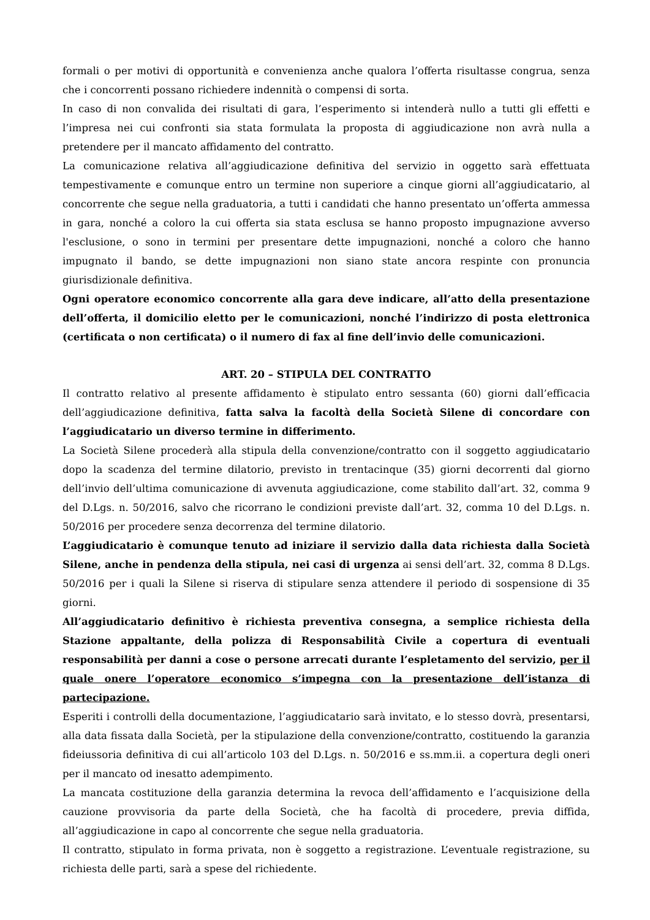formali o per motivi di opportunità e convenienza anche qualora l’offerta risultasse congrua, senza che i concorrenti possano richiedere indennità o compensi di sorta.
In caso di non convalida dei risultati di gara, l’esperimento si intenderà nullo a tutti gli effetti e l’impresa nei cui confronti sia stata formulata la proposta di aggiudicazione non avrà nulla a pretendere per il mancato affidamento del contratto.
La comunicazione relativa all’aggiudicazione definitiva del servizio in oggetto sarà effettuata tempestivamente e comunque entro un termine non superiore a cinque giorni all’aggiudicatario, al concorrente che segue nella graduatoria, a tutti i candidati che hanno presentato un’offerta ammessa in gara, nonché a coloro la cui offerta sia stata esclusa se hanno proposto impugnazione avverso l'esclusione, o sono in termini per presentare dette impugnazioni, nonché a coloro che hanno impugnato il bando, se dette impugnazioni non siano state ancora respinte con pronuncia giurisdizionale definitiva.
Ogni operatore economico concorrente alla gara deve indicare, all’atto della presentazione dell’offerta, il domicilio eletto per le comunicazioni, nonché l’indirizzo di posta elettronica (certificata o non certificata) o il numero di fax al fine dell’invio delle comunicazioni.
ART. 20 – STIPULA DEL CONTRATTO
Il contratto relativo al presente affidamento è stipulato entro sessanta (60) giorni dall’efficacia dell’aggiudicazione definitiva, fatta salva la facoltà della Società Silene di concordare con l’aggiudicatario un diverso termine in differimento.
La Società Silene procederà alla stipula della convenzione/contratto con il soggetto aggiudicatario dopo la scadenza del termine dilatorio, previsto in trentacinque (35) giorni decorrenti dal giorno dell’invio dell’ultima comunicazione di avvenuta aggiudicazione, come stabilito dall’art. 32, comma 9 del D.Lgs. n. 50/2016, salvo che ricorrano le condizioni previste dall’art. 32, comma 10 del D.Lgs. n. 50/2016 per procedere senza decorrenza del termine dilatorio.
L’aggiudicatario è comunque tenuto ad iniziare il servizio dalla data richiesta dalla Società Silene, anche in pendenza della stipula, nei casi di urgenza ai sensi dell’art. 32, comma 8 D.Lgs. 50/2016 per i quali la Silene si riserva di stipulare senza attendere il periodo di sospensione di 35 giorni.
All’aggiudicatario definitivo è richiesta preventiva consegna, a semplice richiesta della Stazione appaltante, della polizza di Responsabilità Civile a copertura di eventuali responsabilità per danni a cose o persone arrecati durante l’espletamento del servizio, per il quale onere l’operatore economico s’impegna con la presentazione dell’istanza di partecipazione.
Esperiti i controlli della documentazione, l’aggiudicatario sarà invitato, e lo stesso dovrà, presentarsi, alla data fissata dalla Società, per la stipulazione della convenzione/contratto, costituendo la garanzia fideiussoria definitiva di cui all’articolo 103 del D.Lgs. n. 50/2016 e ss.mm.ii. a copertura degli oneri per il mancato od inesatto adempimento.
La mancata costituzione della garanzia determina la revoca dell’affidamento e l’acquisizione della cauzione provvisoria da parte della Società, che ha facoltà di procedere, previa diffida, all’aggiudicazione in capo al concorrente che segue nella graduatoria.
Il contratto, stipulato in forma privata, non è soggetto a registrazione. L’eventuale registrazione, su richiesta delle parti, sarà a spese del richiedente.